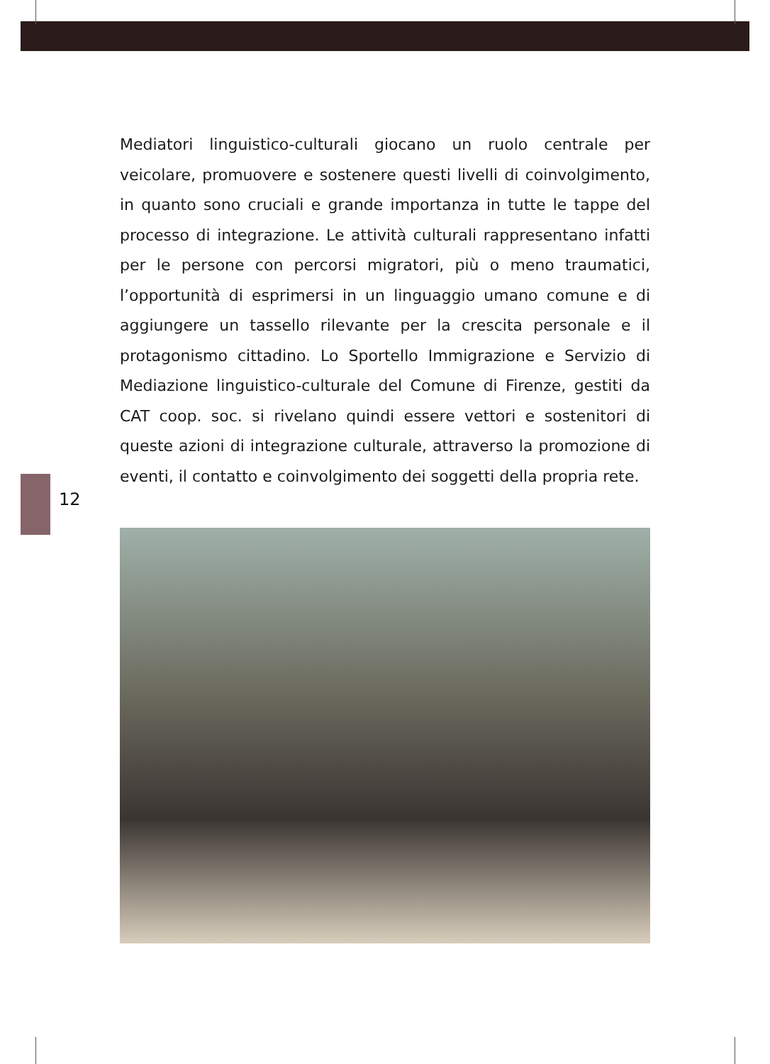Mediatori linguistico-culturali giocano un ruolo centrale per veicolare, promuovere e sostenere questi livelli di coinvolgimento, in quanto sono cruciali e grande importanza in tutte le tappe del processo di integrazione. Le attività culturali rappresentano infatti per le persone con percorsi migratori, più o meno traumatici, l’opportunità di esprimersi in un linguaggio umano comune e di aggiungere un tassello rilevante per la crescita personale e il protagonismo cittadino. Lo Sportello Immigrazione e Servizio di Mediazione linguistico-culturale del Comune di Firenze, gestiti da CAT coop. soc. si rivelano quindi essere vettori e sostenitori di queste azioni di integrazione culturale, attraverso la promozione di eventi, il contatto e coinvolgimento dei soggetti della propria rete.
12